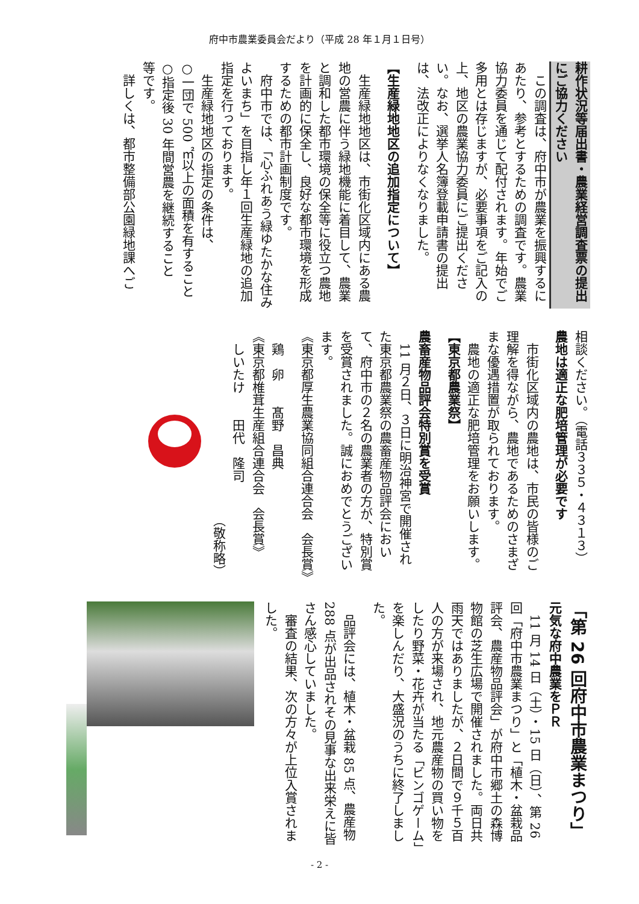府中市農業委員会だより（平成 28 年１月１日号）
耕作状況等届出書・農業経営調査票の提出にご協力ください
この調査は、府中市が農業を振興するにあたり、参考とするための調査です。農業協力委員を通じて配付されます。年始でご多用とは存じますが、必要事項をご記入の上、地区の農業協力委員にご提出ください。なお、選挙人名簿登載申請書の提出は、法改正によりなくなりました。
【生産緑地地区の追加指定について】
生産緑地地区は、市街化区域内にある農地の営農に伴う緑地機能に着目して、農業と調和した都市環境の保全等に役立つ農地を計画的に保全し、良好な都市環境を形成するための都市計画制度です。
府中市では、「心ふれあう緑ゆたかな住みよいまち」を目指し年１回生産緑地の追加指定を行っております。
生産緑地地区の指定の条件は、
○一団で 500 ㎡以上の面積を有すること
○指定後 30 年間営農を継続すること
等です。
詳しくは、都市整備部公園緑地課へご
相談ください。（電話３３５・４３１３）
農地は適正な肥培管理が必要です
市街化区域内の農地は、市民の皆様のご理解を得ながら、農地であるためのさまざまな優遇措置が取られております。
農地の適正な肥培管理をお願いします。
【東京都農業祭】
農畜産物品評会特別賞を受賞
11 月２日、３日に明治神宮で開催された東京都農業祭の農畜産物品評会において、府中市の２名の農業者の方が、特別賞を受賞されました。誠におめでとうございます。
《東京都厚生農業協同組合連合会　会長賞》
　鶏　卵　　髙野　昌典
《東京都椎茸生産組合連合会　会長賞》
　しいたけ　　田代　隆司
（敬称略）
「第 26 回府中市農業まつり」
元気な府中農業をＰＲ
11 月 14 日（土）・15 日（日）、第 26 回「府中市農業まつり」と「植木・盆栽品評会、農産物品評会」が府中市郷土の森博物館の芝生広場で開催されました。両日共雨天ではありましたが、２日間で９千５百人の方が来場され、地元農産物の買い物をしたり野菜・花卉が当たる「ビンゴゲーム」を楽しんだり、大盛況のうちに終了しました。
品評会には、植木・盆栽 85 点、農産物 288 点が出品されその見事な出来栄えに皆さん感心していました。
審査の結果、次の方々が上位入賞されました。
- 2 -